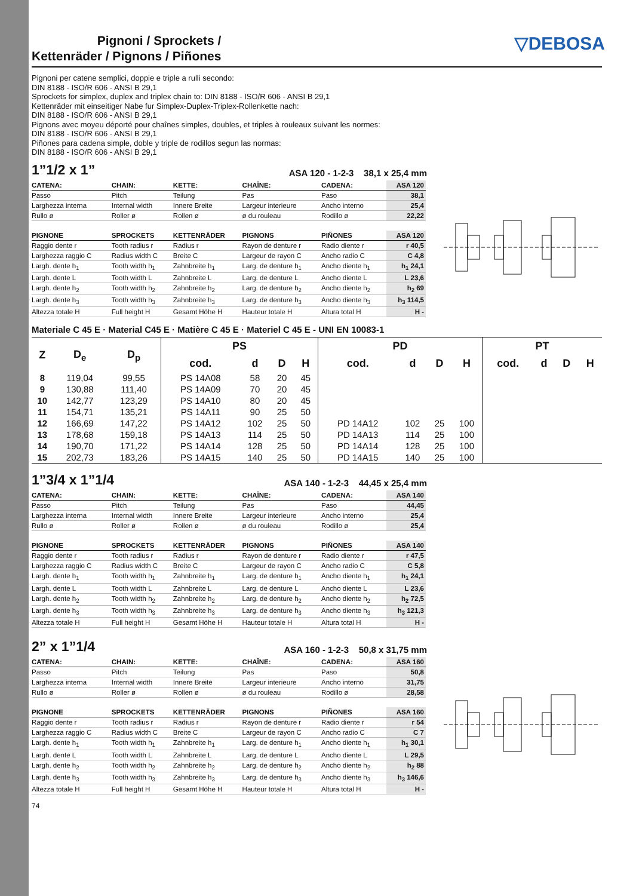Pignoni / Sprockets /
Kettenräder / Pignons / Piñones
▽DEBOSA
Pignoni per catene semplici, doppie e triple a rulli secondo:
DIN 8188 - ISO/R 606 - ANSI B 29,1
Sprockets for simplex, duplex and triplex chain to: DIN 8188 - ISO/R 606 - ANSI B 29,1
Kettenräder mit einseitiger Nabe fur Simplex-Duplex-Triplex-Rollenkette nach:
DIN 8188 - ISO/R 606 - ANSI B 29,1
Pignons avec moyeu déporté pour chaînes simples, doubles, et triples à rouleaux suivant les normes:
DIN 8188 - ISO/R 606 - ANSI B 29,1
Piñones para cadena simple, doble y triple de rodillos segun las normas:
DIN 8188 - ISO/R 606 - ANSI B 29,1
1”1/2 x 1”
ASA 120 - 1-2-3 38,1 x 25,4 mm
| CATENA: | CHAIN: | KETTE: | CHAÎNE: | CADENA: | ASA 120 |
| --- | --- | --- | --- | --- | --- |
| Passo | Pitch | Teilung | Pas | Paso | 38,1 |
| Larghezza interna | Internal width | Innere Breite | Largeur interieure | Ancho interno | 25,4 |
| Rullo ø | Roller ø | Rollen ø | ø du rouleau | Rodillo ø | 22,22 |
| PIGNONE | SPROCKETS | KETTENRÄDER | PIGNONS | PIÑONES | ASA 120 |
| Raggio dente r | Tooth radius r | Radius r | Rayon de denture r | Radio diente r | r 40,5 |
| Larghezza raggio C | Radius width C | Breite C | Largeur de rayon C | Ancho radio C | C 4,8 |
| Largh. dente h<sub>1</sub> | Tooth width h<sub>1</sub> | Zahnbreite h<sub>1</sub> | Larg. de denture h<sub>1</sub> | Ancho diente h<sub>1</sub> | h<sub>1</sub> 24,1 |
| Largh. dente L | Tooth width L | Zahnbreite L | Larg. de denture L | Ancho diente L | L 23,6 |
| Largh. dente h<sub>2</sub> | Tooth width h<sub>2</sub> | Zahnbreite h<sub>2</sub> | Larg. de denture h<sub>2</sub> | Ancho diente h<sub>2</sub> | h<sub>2</sub> 69 |
| Largh. dente h<sub>3</sub> | Tooth width h<sub>3</sub> | Zahnbreite h<sub>3</sub> | Larg. de denture h<sub>3</sub> | Ancho diente h<sub>3</sub> | h<sub>3</sub> 114,5 |
| Altezza totale H | Full height H | Gesamt Höhe H | Hauteur totale H | Altura total H | H - |
Materiale C 45 E · Material C45 E · Matière C 45 E · Materiel C 45 E - UNI EN 10083-1
| Z | D<sub>e</sub> | D<sub>p</sub> | PS | | | | PD | | | | PT | | | |
| --- | --- | --- | --- | --- | --- | --- | --- | --- | --- | --- | --- | --- | --- | --- |
| | | | cod. | d | D | H | cod. | d | D | H | cod. | d | D | H |
| 8 | 119,04 | 99,55 | PS 14A08 | 58 | 20 | 45 | | | | | | | | |
| 9 | 130,88 | 111,40 | PS 14A09 | 70 | 20 | 45 | | | | | | | | |
| 10 | 142,77 | 123,29 | PS 14A10 | 80 | 20 | 45 | | | | | | | | |
| 11 | 154,71 | 135,21 | PS 14A11 | 90 | 25 | 50 | | | | | | | | |
| 12 | 166,69 | 147,22 | PS 14A12 | 102 | 25 | 50 | PD 14A12 | 102 | 25 | 100 | | | | |
| 13 | 178,68 | 159,18 | PS 14A13 | 114 | 25 | 50 | PD 14A13 | 114 | 25 | 100 | | | | |
| 14 | 190,70 | 171,22 | PS 14A14 | 128 | 25 | 50 | PD 14A14 | 128 | 25 | 100 | | | | |
| 15 | 202,73 | 183,26 | PS 14A15 | 140 | 25 | 50 | PD 14A15 | 140 | 25 | 100 | | | | |
1”3/4 x 1”1/4
ASA 140 - 1-2-3 44,45 x 25,4 mm
| CATENA: | CHAIN: | KETTE: | CHAÎNE: | CADENA: | ASA 140 |
| --- | --- | --- | --- | --- | --- |
| Passo | Pitch | Teilung | Pas | Paso | 44,45 |
| Larghezza interna | Internal width | Innere Breite | Largeur interieure | Ancho interno | 25,4 |
| Rullo ø | Roller ø | Rollen ø | ø du rouleau | Rodillo ø | 25,4 |
| PIGNONE | SPROCKETS | KETTENRÄDER | PIGNONS | PIÑONES | ASA 140 |
| Raggio dente r | Tooth radius r | Radius r | Rayon de denture r | Radio diente r | r 47,5 |
| Larghezza raggio C | Radius width C | Breite C | Largeur de rayon C | Ancho radio C | C 5,8 |
| Largh. dente h<sub>1</sub> | Tooth width h<sub>1</sub> | Zahnbreite h<sub>1</sub> | Larg. de denture h<sub>1</sub> | Ancho diente h<sub>1</sub> | h<sub>1</sub> 24,1 |
| Largh. dente L | Tooth width L | Zahnbreite L | Larg. de denture L | Ancho diente L | L 23,6 |
| Largh. dente h<sub>2</sub> | Tooth width h<sub>2</sub> | Zahnbreite h<sub>2</sub> | Larg. de denture h<sub>2</sub> | Ancho diente h<sub>2</sub> | h<sub>2</sub> 72,5 |
| Largh. dente h<sub>3</sub> | Tooth width h<sub>3</sub> | Zahnbreite h<sub>3</sub> | Larg. de denture h<sub>3</sub> | Ancho diente h<sub>3</sub> | h<sub>3</sub> 121,3 |
| Altezza totale H | Full height H | Gesamt Höhe H | Hauteur totale H | Altura total H | H - |
2” x 1”1/4
ASA 160 - 1-2-3 50,8 x 31,75 mm
| CATENA: | CHAIN: | KETTE: | CHAÎNE: | CADENA: | ASA 160 |
| --- | --- | --- | --- | --- | --- |
| Passo | Pitch | Teilung | Pas | Paso | 50,8 |
| Larghezza interna | Internal width | Innere Breite | Largeur interieure | Ancho interno | 31,75 |
| Rullo ø | Roller ø | Rollen ø | ø du rouleau | Rodillo ø | 28,58 |
| PIGNONE | SPROCKETS | KETTENRÄDER | PIGNONS | PIÑONES | ASA 160 |
| Raggio dente r | Tooth radius r | Radius r | Rayon de denture r | Radio diente r | r 54 |
| Larghezza raggio C | Radius width C | Breite C | Largeur de rayon C | Ancho radio C | C 7 |
| Largh. dente h<sub>1</sub> | Tooth width h<sub>1</sub> | Zahnbreite h<sub>1</sub> | Larg. de denture h<sub>1</sub> | Ancho diente h<sub>1</sub> | h<sub>1</sub> 30,1 |
| Largh. dente L | Tooth width L | Zahnbreite L | Larg. de denture L | Ancho diente L | L 29,5 |
| Largh. dente h<sub>2</sub> | Tooth width h<sub>2</sub> | Zahnbreite h<sub>2</sub> | Larg. de denture h<sub>2</sub> | Ancho diente h<sub>2</sub> | h<sub>2</sub> 88 |
| Largh. dente h<sub>3</sub> | Tooth width h<sub>3</sub> | Zahnbreite h<sub>3</sub> | Larg. de denture h<sub>3</sub> | Ancho diente h<sub>3</sub> | h<sub>3</sub> 146,6 |
| Altezza totale H | Full height H | Gesamt Höhe H | Hauteur totale H | Altura total H | H - |
74